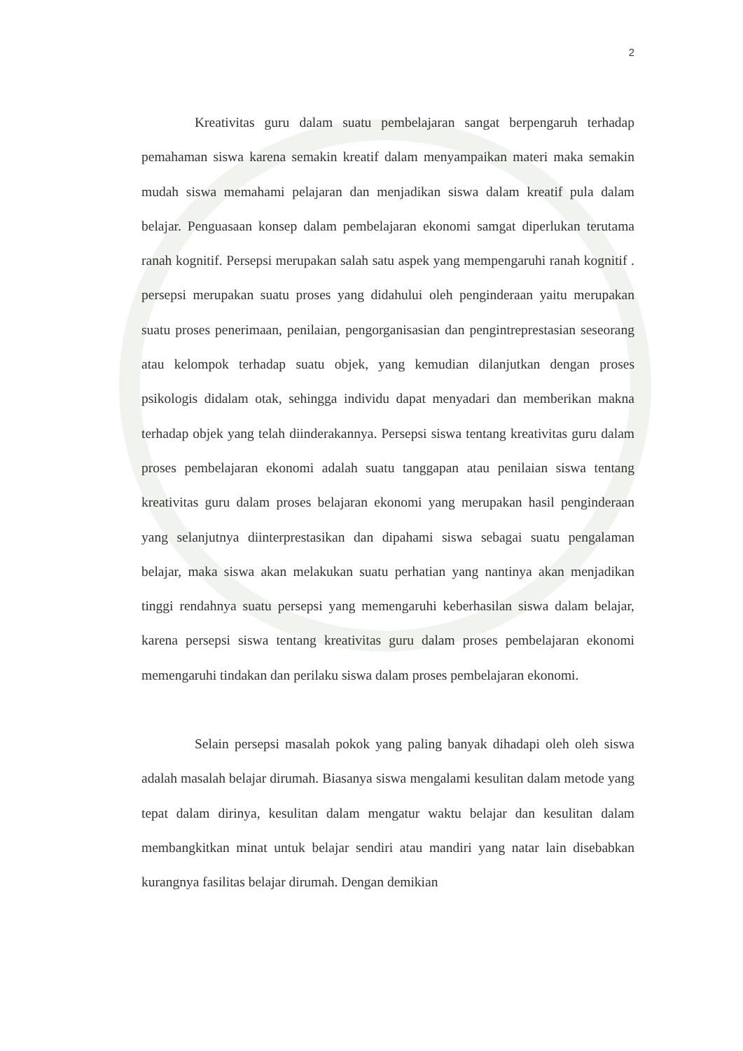2
Kreativitas guru dalam suatu pembelajaran sangat berpengaruh terhadap pemahaman siswa karena semakin kreatif dalam menyampaikan materi maka semakin mudah siswa memahami pelajaran dan menjadikan siswa dalam kreatif pula dalam belajar. Penguasaan konsep dalam pembelajaran ekonomi samgat diperlukan terutama ranah kognitif. Persepsi merupakan salah satu aspek yang mempengaruhi ranah kognitif . persepsi merupakan suatu proses yang didahului oleh penginderaan yaitu merupakan suatu proses penerimaan, penilaian, pengorganisasian dan pengintreprestasian seseorang atau kelompok terhadap suatu objek, yang kemudian dilanjutkan dengan proses psikologis didalam otak, sehingga individu dapat menyadari dan memberikan makna terhadap objek yang telah diinderakannya. Persepsi siswa tentang kreativitas guru dalam proses pembelajaran ekonomi adalah suatu tanggapan atau penilaian siswa tentang kreativitas guru dalam proses belajaran ekonomi yang merupakan hasil penginderaan yang selanjutnya diinterprestasikan dan dipahami siswa sebagai suatu pengalaman belajar, maka siswa akan melakukan suatu perhatian yang nantinya akan menjadikan tinggi rendahnya suatu persepsi yang memengaruhi keberhasilan siswa dalam belajar, karena persepsi siswa tentang kreativitas guru dalam proses pembelajaran ekonomi memengaruhi tindakan dan perilaku siswa dalam proses pembelajaran ekonomi.
Selain persepsi masalah pokok yang paling banyak dihadapi oleh oleh siswa adalah masalah belajar dirumah. Biasanya siswa mengalami kesulitan dalam metode yang tepat dalam dirinya, kesulitan dalam mengatur waktu belajar dan kesulitan dalam membangkitkan minat untuk belajar sendiri atau mandiri yang natar lain disebabkan kurangnya fasilitas belajar dirumah. Dengan demikian